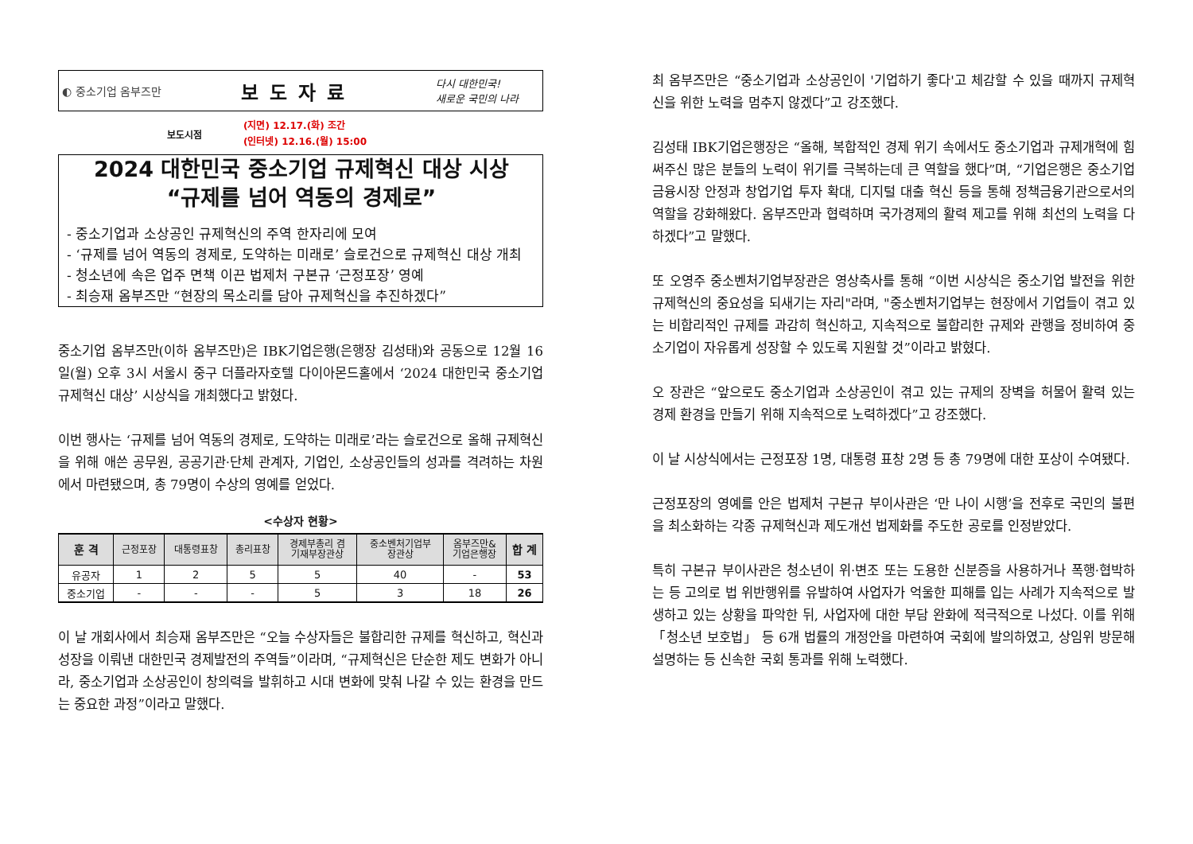◐ 중소기업 옴부즈만 보도자료 다시 대한민국!
새로운 국민의 나라
보도시점 (지면) 12.17.(화) 조간
(인터넷) 12.16.(월) 15:00
2024 대한민국 중소기업 규제혁신 대상 시상
“규제를 넘어 역동의 경제로”
- 중소기업과 소상공인 규제혁신의 주역 한자리에 모여
- ‘규제를 넘어 역동의 경제로, 도약하는 미래로’ 슬로건으로 규제혁신 대상 개최
- 청소년에 속은 업주 면책 이끈 법제처 구본규 ‘근정포장’ 영예
- 최승재 옴부즈만 “현장의 목소리를 담아 규제혁신을 추진하겠다”
중소기업 옴부즈만(이하 옴부즈만)은 IBK기업은행(은행장 김성태)와 공동으로 12월 16일(월) 오후 3시 서울시 중구 더플라자호텔 다이아몬드홀에서 ‘2024 대한민국 중소기업 규제혁신 대상’ 시상식을 개최했다고 밝혔다.
이번 행사는 ‘규제를 넘어 역동의 경제로, 도약하는 미래로’라는 슬로건으로 올해 규제혁신을 위해 애쓴 공무원, 공공기관·단체 관계자, 기업인, 소상공인들의 성과를 격려하는 차원에서 마련됐으며, 총 79명이 수상의 영예를 얻었다.
<수상자 현황>
| 훈 격 | 근정포장 | 대통령표창 | 총리표창 | 경제부총리 겸 기재부장관상 | 중소벤처기업부 장관상 | 옴부즈만& 기업은행장 | 합 계 |
| --- | --- | --- | --- | --- | --- | --- | --- |
| 유공자 | 1 | 2 | 5 | 5 | 40 | - | 53 |
| 중소기업 | - | - | - | 5 | 3 | 18 | 26 |
이 날 개회사에서 최승재 옴부즈만은 “오늘 수상자들은 불합리한 규제를 혁신하고, 혁신과 성장을 이뤄낸 대한민국 경제발전의 주역들”이라며, “규제혁신은 단순한 제도 변화가 아니라, 중소기업과 소상공인이 창의력을 발휘하고 시대 변화에 맞춰 나갈 수 있는 환경을 만드는 중요한 과정”이라고 말했다.
최 옴부즈만은 “중소기업과 소상공인이 '기업하기 좋다'고 체감할 수 있을 때까지 규제혁신을 위한 노력을 멈추지 않겠다”고 강조했다.
김성태 IBK기업은행장은 “올해, 복합적인 경제 위기 속에서도 중소기업과 규제개혁에 힘써주신 많은 분들의 노력이 위기를 극복하는데 큰 역할을 했다”며, “기업은행은 중소기업 금융시장 안정과 창업기업 투자 확대, 디지털 대출 혁신 등을 통해 정책금융기관으로서의 역할을 강화해왔다. 옴부즈만과 협력하며 국가경제의 활력 제고를 위해 최선의 노력을 다하겠다”고 말했다.
또 오영주 중소벤처기업부장관은 영상축사를 통해 “이번 시상식은 중소기업 발전을 위한 규제혁신의 중요성을 되새기는 자리"라며, "중소벤처기업부는 현장에서 기업들이 겪고 있는 비합리적인 규제를 과감히 혁신하고, 지속적으로 불합리한 규제와 관행을 정비하여 중소기업이 자유롭게 성장할 수 있도록 지원할 것”이라고 밝혔다.
오 장관은 “앞으로도 중소기업과 소상공인이 겪고 있는 규제의 장벽을 허물어 활력 있는 경제 환경을 만들기 위해 지속적으로 노력하겠다”고 강조했다.
이 날 시상식에서는 근정포장 1명, 대통령 표창 2명 등 총 79명에 대한 포상이 수여됐다.
근정포장의 영예를 안은 법제처 구본규 부이사관은 ‘만 나이 시행’을 전후로 국민의 불편을 최소화하는 각종 규제혁신과 제도개선 법제화를 주도한 공로를 인정받았다.
특히 구본규 부이사관은 청소년이 위·변조 또는 도용한 신분증을 사용하거나 폭행·협박하는 등 고의로 법 위반행위를 유발하여 사업자가 억울한 피해를 입는 사례가 지속적으로 발생하고 있는 상황을 파악한 뒤, 사업자에 대한 부담 완화에 적극적으로 나섰다. 이를 위해 「청소년 보호법」 등 6개 법률의 개정안을 마련하여 국회에 발의하였고, 상임위 방문해 설명하는 등 신속한 국회 통과를 위해 노력했다.